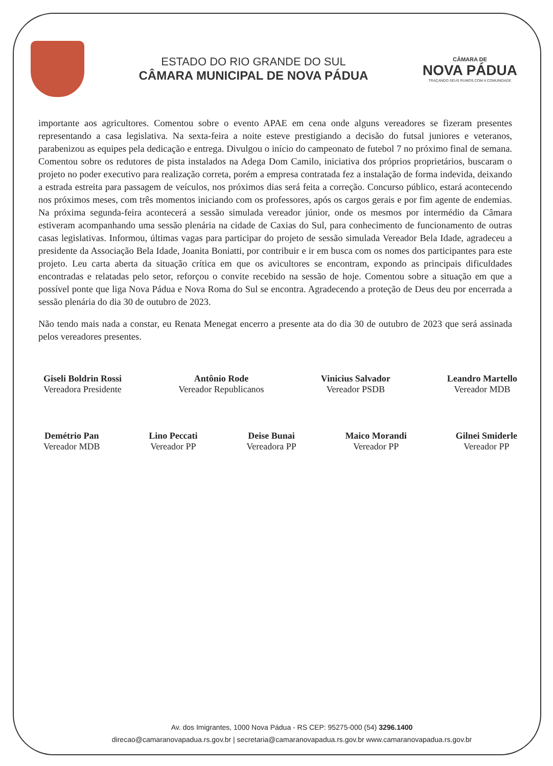ESTADO DO RIO GRANDE DO SUL
CÂMARA MUNICIPAL DE NOVA PÁDUA
CÂMARA DE
NOVA PÁDUA
TRAÇANDO SEUS RUMOS COM A COMUNIDADE
importante aos agricultores. Comentou sobre o evento APAE em cena onde alguns vereadores se fizeram presentes representando a casa legislativa. Na sexta-feira a noite esteve prestigiando a decisão do futsal juniores e veteranos, parabenizou as equipes pela dedicação e entrega. Divulgou o início do campeonato de futebol 7 no próximo final de semana. Comentou sobre os redutores de pista instalados na Adega Dom Camilo, iniciativa dos próprios proprietários, buscaram o projeto no poder executivo para realização correta, porém a empresa contratada fez a instalação de forma indevida, deixando a estrada estreita para passagem de veículos, nos próximos dias será feita a correção. Concurso público, estará acontecendo nos próximos meses, com três momentos iniciando com os professores, após os cargos gerais e por fim agente de endemias. Na próxima segunda-feira acontecerá a sessão simulada vereador júnior, onde os mesmos por intermédio da Câmara estiveram acompanhando uma sessão plenária na cidade de Caxias do Sul, para conhecimento de funcionamento de outras casas legislativas. Informou, últimas vagas para participar do projeto de sessão simulada Vereador Bela Idade, agradeceu a presidente da Associação Bela Idade, Joanita Boniatti, por contribuir e ir em busca com os nomes dos participantes para este projeto. Leu carta aberta da situação crítica em que os avicultores se encontram, expondo as principais dificuldades encontradas e relatadas pelo setor, reforçou o convite recebido na sessão de hoje. Comentou sobre a situação em que a possível ponte que liga Nova Pádua e Nova Roma do Sul se encontra. Agradecendo a proteção de Deus deu por encerrada a sessão plenária do dia 30 de outubro de 2023.
Não tendo mais nada a constar, eu Renata Menegat encerro a presente ata do dia 30 de outubro de 2023 que será assinada pelos vereadores presentes.
Giseli Boldrin Rossi
Vereadora Presidente
Antônio Rode
Vereador Republicanos
Vinicius Salvador
Vereador PSDB
Leandro Martello
Vereador MDB
Demétrio Pan
Vereador MDB
Lino Peccati
Vereador PP
Deise Bunai
Vereadora PP
Maico Morandi
Vereador PP
Gilnei Smiderle
Vereador PP
Av. dos Imigrantes, 1000 Nova Pádua - RS CEP: 95275-000 (54) 3296.1400
direcao@camaranovapadua.rs.gov.br | secretaria@camaranovapadua.rs.gov.br www.camaranovapadua.rs.gov.br